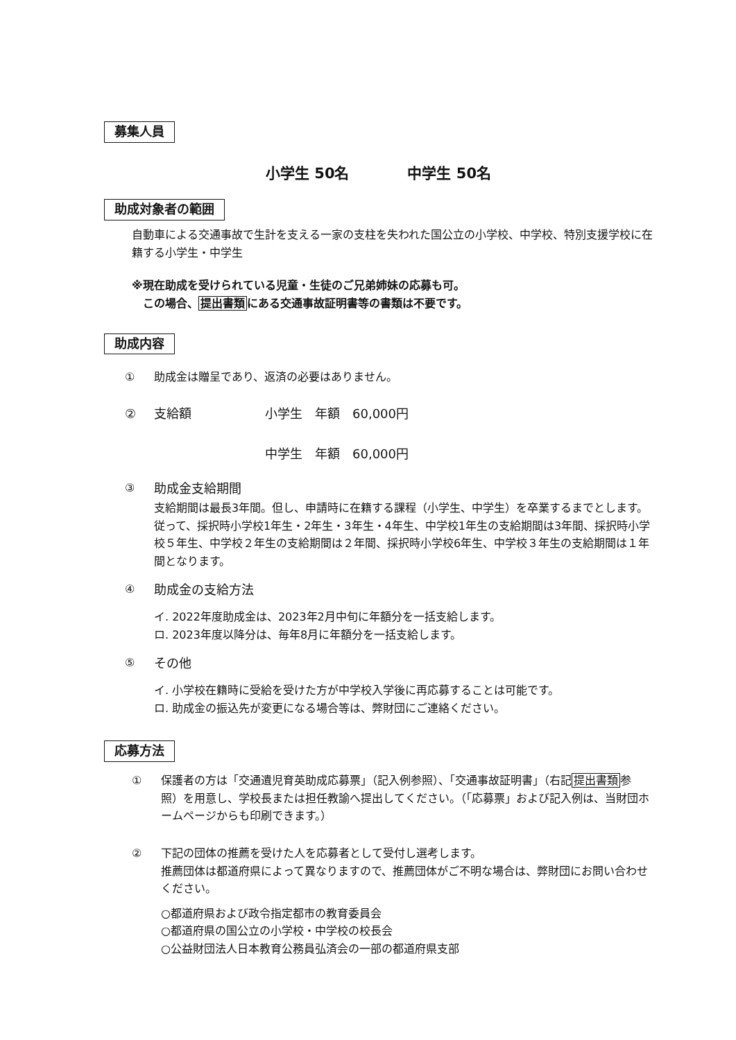募集人員
小学生 50名　　　　中学生 50名
助成対象者の範囲
自動車による交通事故で生計を支える一家の支柱を失われた国公立の小学校、中学校、特別支援学校に在籍する小学生・中学生
※現在助成を受けられている児童・生徒のご兄弟姉妹の応募も可。
　この場合、提出書類にある交通事故証明書等の書類は不要です。
助成内容
① 助成金は贈呈であり、返済の必要はありません。
② 支給額 小学生　年額　60,000円
中学生　年額　60,000円
③ 助成金支給期間
支給期間は最長3年間。但し、申請時に在籍する課程（小学生、中学生）を卒業するまでとします。
従って、採択時小学校1年生・2年生・3年生・4年生、中学校1年生の支給期間は3年間、採択時小学校５年生、中学校２年生の支給期間は２年間、採択時小学校6年生、中学校３年生の支給期間は１年間となります。
④ 助成金の支給方法
イ. 2022年度助成金は、2023年2月中旬に年額分を一括支給します。
ロ. 2023年度以降分は、毎年8月に年額分を一括支給します。
⑤ その他
イ. 小学校在籍時に受給を受けた方が中学校入学後に再応募することは可能です。
ロ. 助成金の振込先が変更になる場合等は、弊財団にご連絡ください。
応募方法
① 保護者の方は「交通遺児育英助成応募票」（記入例参照）、「交通事故証明書」（右記提出書類参照）を用意し、学校長または担任教諭へ提出してください。（「応募票」および記入例は、当財団ホームページからも印刷できます。）
② 下記の団体の推薦を受けた人を応募者として受付し選考します。
推薦団体は都道府県によって異なりますので、推薦団体がご不明な場合は、弊財団にお問い合わせください。
○都道府県および政令指定都市の教育委員会
○都道府県の国公立の小学校・中学校の校長会
○公益財団法人日本教育公務員弘済会の一部の都道府県支部